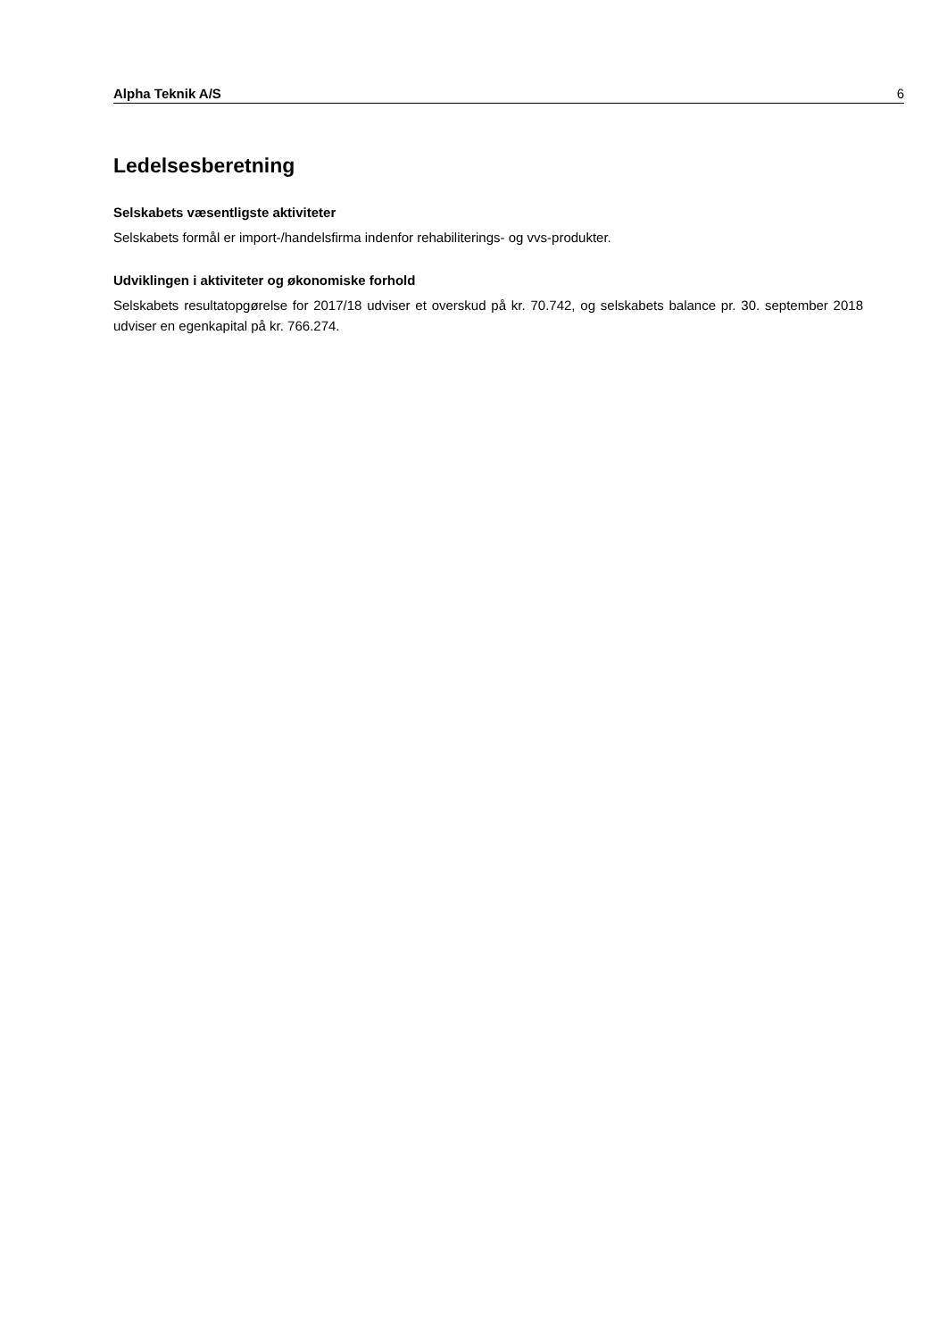Alpha Teknik A/S 6
Ledelsesberetning
Selskabets væsentligste aktiviteter
Selskabets formål er import-/handelsfirma indenfor rehabiliterings- og vvs-produkter.
Udviklingen i aktiviteter og økonomiske forhold
Selskabets resultatopgørelse for 2017/18 udviser et overskud på kr. 70.742, og selskabets balance pr. 30. september 2018 udviser en egenkapital på kr. 766.274.